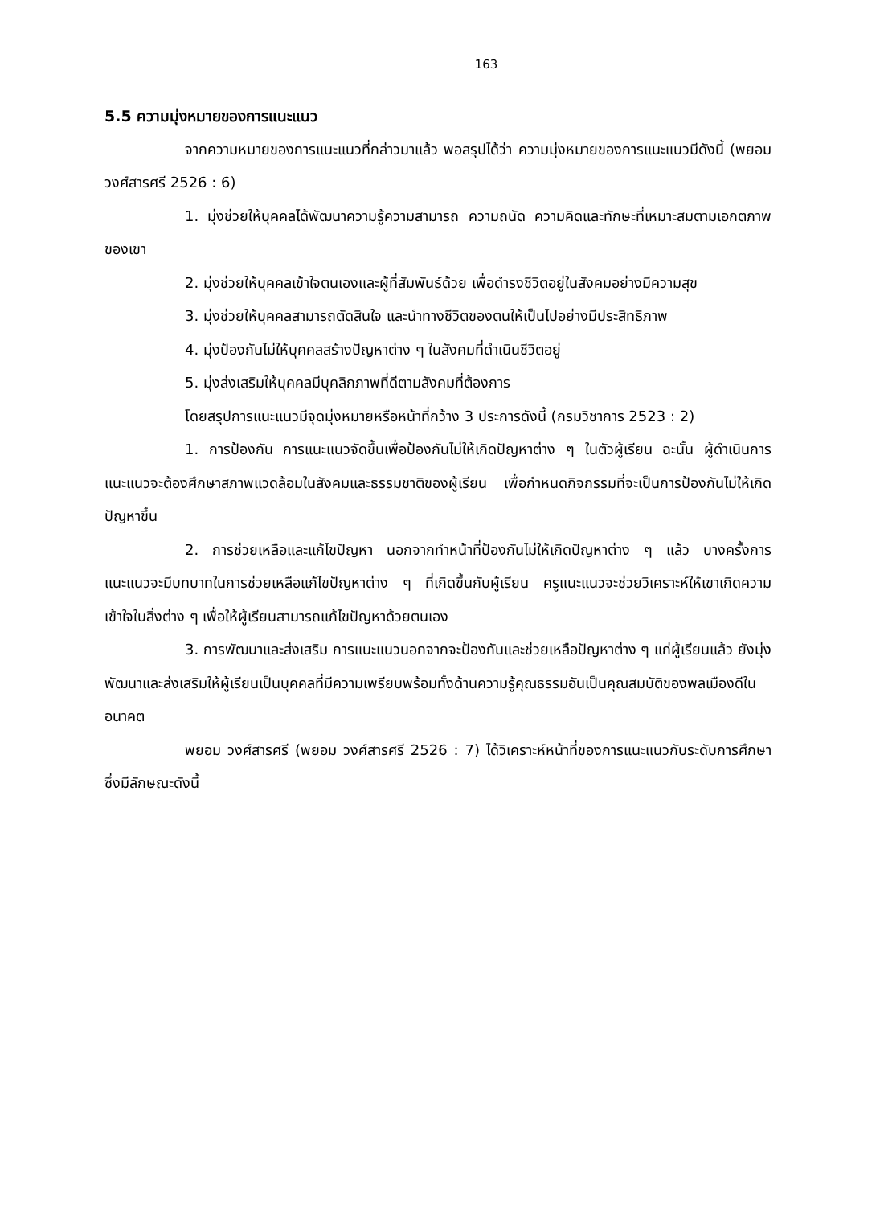163
5.5 ความมุ่งหมายของการแนะแนว
จากความหมายของการแนะแนวที่กล่าวมาแล้ว พอสรุปได้ว่า ความมุ่งหมายของการแนะแนวมีดังนี้ (พยอม วงศ์สารศรี 2526 : 6)
1. มุ่งช่วยให้บุคคลได้พัฒนาความรู้ความสามารถ ความถนัด ความคิดและทักษะที่เหมาะสมตามเอกตภาพของเขา
2. มุ่งช่วยให้บุคคลเข้าใจตนเองและผู้ที่สัมพันธ์ด้วย เพื่อดำรงชีวิตอยู่ในสังคมอย่างมีความสุข
3. มุ่งช่วยให้บุคคลสามารถตัดสินใจ และนำทางชีวิตของตนให้เป็นไปอย่างมีประสิทธิภาพ
4. มุ่งป้องกันไม่ให้บุคคลสร้างปัญหาต่าง ๆ ในสังคมที่ดำเนินชีวิตอยู่
5. มุ่งส่งเสริมให้บุคคลมีบุคลิกภาพที่ดีตามสังคมที่ต้องการ
โดยสรุปการแนะแนวมีจุดมุ่งหมายหรือหน้าที่กว้าง 3 ประการดังนี้ (กรมวิชาการ 2523 : 2)
1. การป้องกัน การแนะแนวจัดขึ้นเพื่อป้องกันไม่ให้เกิดปัญหาต่าง ๆ ในตัวผู้เรียน ฉะนั้น ผู้ดำเนินการแนะแนวจะต้องศึกษาสภาพแวดล้อมในสังคมและธรรมชาติของผู้เรียน เพื่อกำหนดกิจกรรมที่จะเป็นการป้องกันไม่ให้เกิดปัญหาขึ้น
2. การช่วยเหลือและแก้ไขปัญหา นอกจากทำหน้าที่ป้องกันไม่ให้เกิดปัญหาต่าง ๆ แล้ว บางครั้งการแนะแนวจะมีบทบาทในการช่วยเหลือแก้ไขปัญหาต่าง ๆ ที่เกิดขึ้นกับผู้เรียน ครูแนะแนวจะช่วยวิเคราะห์ให้เขาเกิดความเข้าใจในสิ่งต่าง ๆ เพื่อให้ผู้เรียนสามารถแก้ไขปัญหาด้วยตนเอง
3. การพัฒนาและส่งเสริม การแนะแนวนอกจากจะป้องกันและช่วยเหลือปัญหาต่าง ๆ แก่ผู้เรียนแล้ว ยังมุ่งพัฒนาและส่งเสริมให้ผู้เรียนเป็นบุคคลที่มีความเพรียบพร้อมทั้งด้านความรู้คุณธรรมอันเป็นคุณสมบัติของพลเมืองดีในอนาคต
พยอม วงศ์สารศรี (พยอม วงศ์สารศรี 2526 : 7) ได้วิเคราะห์หน้าที่ของการแนะแนวกับระดับการศึกษาซึ่งมีลักษณะดังนี้